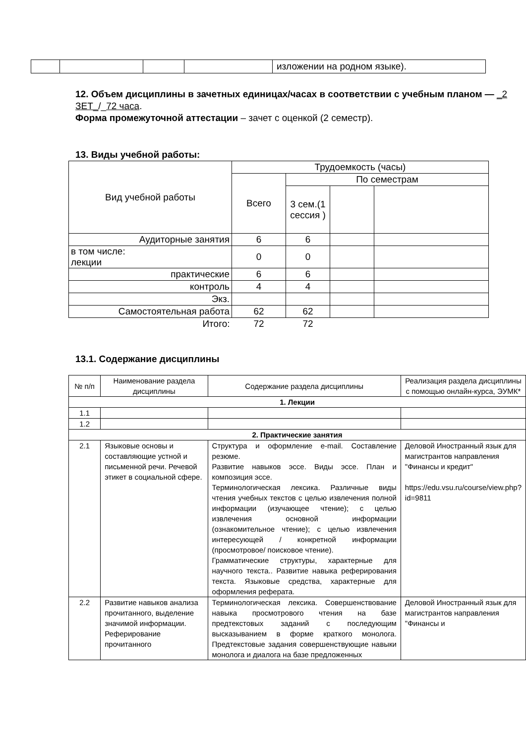| | | | | изложении на родном языке). |
12. Объем дисциплины в зачетных единицах/часах в соответствии с учебным планом — _2 ЗЕТ_/_72 часа.
Форма промежуточной аттестации – зачет с оценкой (2 семестр).
13. Виды учебной работы:
| Вид учебной работы | Трудоемкость (часы) | | | |
| | Всего | По семестрам | | |
| | | 3 сем.(1 сессия ) | | |
| Аудиторные занятия | 6 | 6 | | |
| в том числе: лекции | 0 | 0 | | |
| практические | 6 | 6 | | |
| контроль | 4 | 4 | | |
| Экз. | | | | |
| Самостоятельная работа | 62 | 62 | | |
| Итого: | 72 | 72 | | |
13.1. Содержание дисциплины
| № п/п | Наименование раздела дисциплины | Содержание раздела дисциплины | Реализация раздела дисциплины с помощью онлайн-курса, ЭУМК* |
| 1. Лекции | | | |
| 1.1 | | | |
| 1.2 | | | |
| 2. Практические занятия | | | |
| 2.1 | Языковые основы и составляющие устной и письменной речи. Речевой этикет в социальной сфере. | Структура и оформление e-mail. Составление резюме. Развитие навыков эссе. Виды эссе. План и композиция эссе. Терминологическая лексика. Различные виды чтения учебных текстов с целью извлечения полной информации (изучающее чтение); с целью извлечения основной информации (ознакомительное чтение); с целью извлечения интересующей / конкретной информации (просмотровое/ поисковое чтение). Грамматические структуры, характерные для научного текста.. Развитие навыка реферирования текста. Языковые средства, характерные для оформления реферата. | Деловой Иностранный язык для магистрантов направления "Финансы и кредит" https://edu.vsu.ru/course/view.php?id=9811 |
| 2.2 | Развитие навыков анализа прочитанного, выделение значимой информации. Реферирование прочитанного | Терминологическая лексика. Совершенствование навыка просмотрового чтения на базе предтекстовых заданий с последующим высказыванием в форме краткого монолога. Предтекстовые задания совершенствующие навыки монолога и диалога на базе предложенных | Деловой Иностранный язык для магистрантов направления "Финансы и |